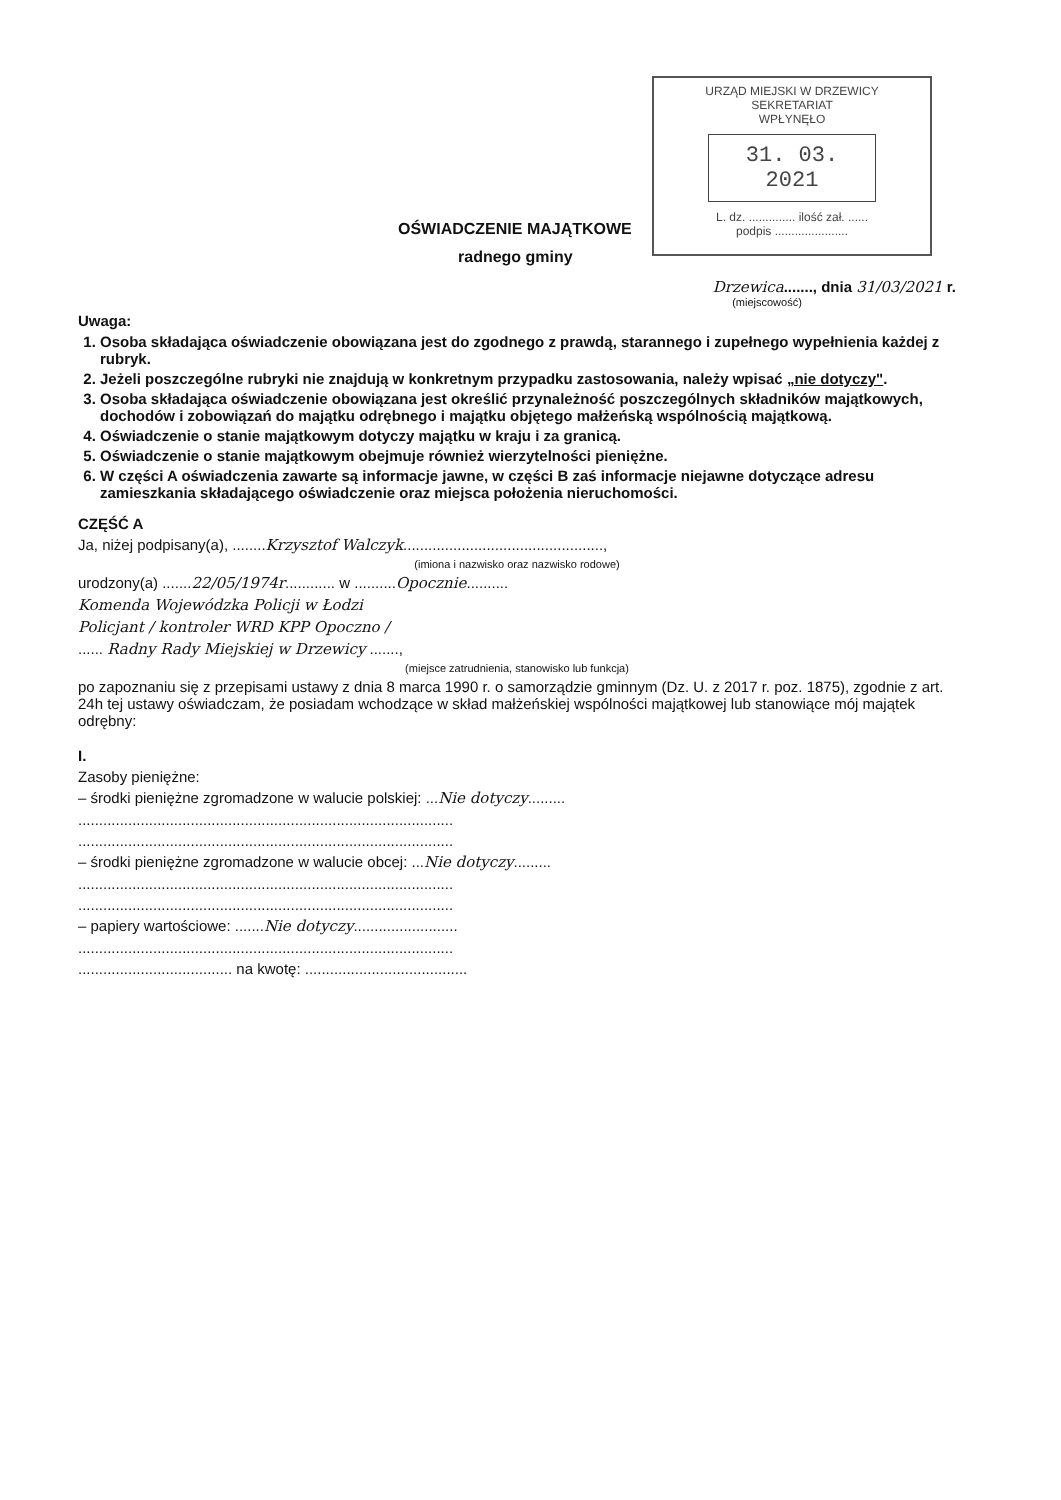URZĄD MIEJSKI W DRZEWICY
SEKRETARIAT
WPŁYNĘŁO
31. 03. 2021
L. dz. .............. ilość zał. ......
podpis ......................
OŚWIADCZENIE MAJĄTKOWE
radnego gminy
Drzewica......., dnia 31/03/2021 r.
(miejscowość)
Uwaga:
1. Osoba składająca oświadczenie obowiązana jest do zgodnego z prawdą, starannego i zupełnego wypełnienia każdej z rubryk.
2. Jeżeli poszczególne rubryki nie znajdują w konkretnym przypadku zastosowania, należy wpisać „nie dotyczy".
3. Osoba składająca oświadczenie obowiązana jest określić przynależność poszczególnych składników majątkowych, dochodów i zobowiązań do majątku odrębnego i majątku objętego małżeńską wspólnością majątkową.
4. Oświadczenie o stanie majątkowym dotyczy majątku w kraju i za granicą.
5. Oświadczenie o stanie majątkowym obejmuje również wierzytelności pieniężne.
6. W części A oświadczenia zawarte są informacje jawne, w części B zaś informacje niejawne dotyczące adresu zamieszkania składającego oświadczenie oraz miejsca położenia nieruchomości.
CZĘŚĆ A
Ja, niżej podpisany(a), ........Krzysztof Walczyk................................................,
(imiona i nazwisko oraz nazwisko rodowe)
urodzony(a) .......22/05/1974r............ w ..........Opocznie..........
Komenda Wojewódzka Policji w Łodzi
Policjant / kontroler WRD KPP Opoczno /
...... Radny Rady Miejskiej w Drzewicy .......,
(miejsce zatrudnienia, stanowisko lub funkcja)
po zapoznaniu się z przepisami ustawy z dnia 8 marca 1990 r. o samorządzie gminnym (Dz. U. z 2017 r. poz. 1875), zgodnie z art. 24h tej ustawy oświadczam, że posiadam wchodzące w skład małżeńskiej wspólności majątkowej lub stanowiące mój majątek odrębny:
I.
Zasoby pieniężne:
– środki pieniężne zgromadzone w walucie polskiej: ...Nie dotyczy.........
..........................................................................................
..........................................................................................
– środki pieniężne zgromadzone w walucie obcej: ...Nie dotyczy.........
..........................................................................................
..........................................................................................
– papiery wartościowe: .......Nie dotyczy.........................
..........................................................................................
..................................... na kwotę: .......................................